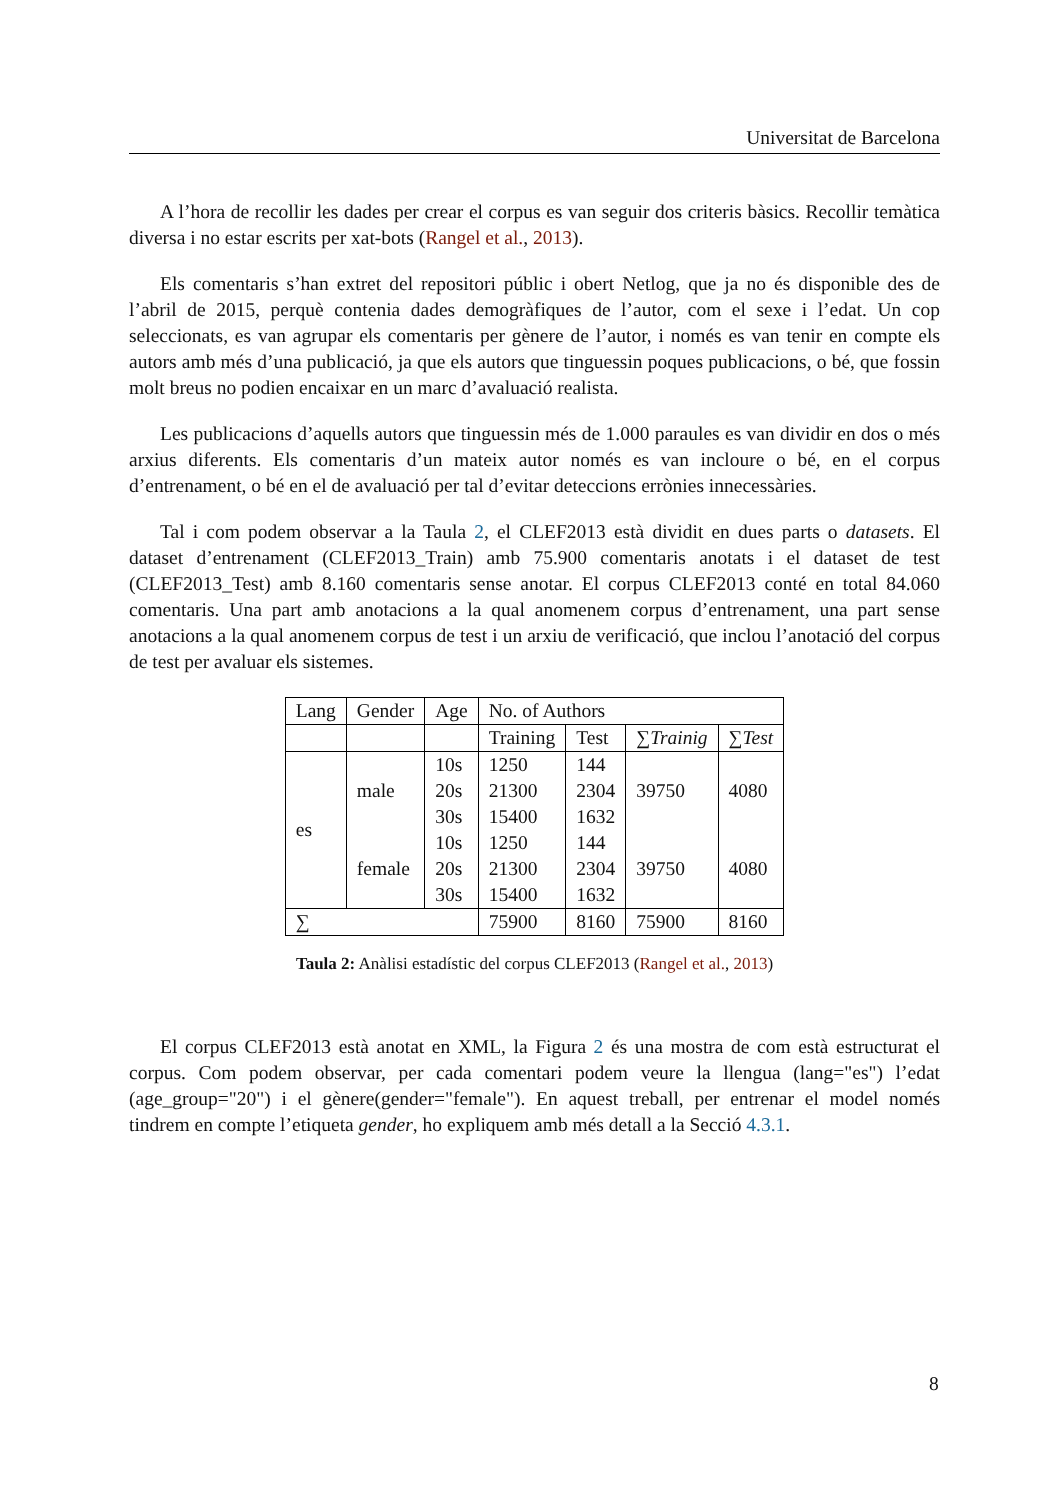Universitat de Barcelona
A l’hora de recollir les dades per crear el corpus es van seguir dos criteris bàsics. Recollir temàtica diversa i no estar escrits per xat-bots (Rangel et al., 2013).
Els comentaris s’han extret del repositori públic i obert Netlog, que ja no és disponible des de l’abril de 2015, perquè contenia dades demogràfiques de l’autor, com el sexe i l’edat. Un cop seleccionats, es van agrupar els comentaris per gènere de l’autor, i només es van tenir en compte els autors amb més d’una publicació, ja que els autors que tinguessin poques publicacions, o bé, que fossin molt breus no podien encaixar en un marc d’avaluació realista.
Les publicacions d’aquells autors que tinguessin més de 1.000 paraules es van dividir en dos o més arxius diferents. Els comentaris d’un mateix autor només es van incloure o bé, en el corpus d’entrenament, o bé en el de avaluació per tal d’evitar deteccions errònies innecessàries.
Tal i com podem observar a la Taula 2, el CLEF2013 està dividit en dues parts o datasets. El dataset d’entrenament (CLEF2013_Train) amb 75.900 comentaris anotats i el dataset de test (CLEF2013_Test) amb 8.160 comentaris sense anotar. El corpus CLEF2013 conté en total 84.060 comentaris. Una part amb anotacions a la qual anomenem corpus d’entrenament, una part sense anotacions a la qual anomenem corpus de test i un arxiu de verificació, que inclou l’anotació del corpus de test per avaluar els sistemes.
| Lang | Gender | Age | No. of Authors | | | |
| | | | Training | Test | ∑ Trainig | ∑ Test |
| es | male | 10s | 1250 | 144 | 39750 | 4080 |
| | | 20s | 21300 | 2304 | | |
| | | 30s | 15400 | 1632 | | |
| | female | 10s | 1250 | 144 | 39750 | 4080 |
| | | 20s | 21300 | 2304 | | |
| | | 30s | 15400 | 1632 | | |
| ∑ | | | 75900 | 8160 | 75900 | 8160 |
Taula 2: Anàlisi estadístic del corpus CLEF2013 (Rangel et al., 2013)
El corpus CLEF2013 està anotat en XML, la Figura 2 és una mostra de com està estructurat el corpus. Com podem observar, per cada comentari podem veure la llengua (lang="es") l’edat (age_group="20") i el gènere(gender="female"). En aquest treball, per entrenar el model només tindrem en compte l’etiqueta gender, ho expliquem amb més detall a la Secció 4.3.1.
8